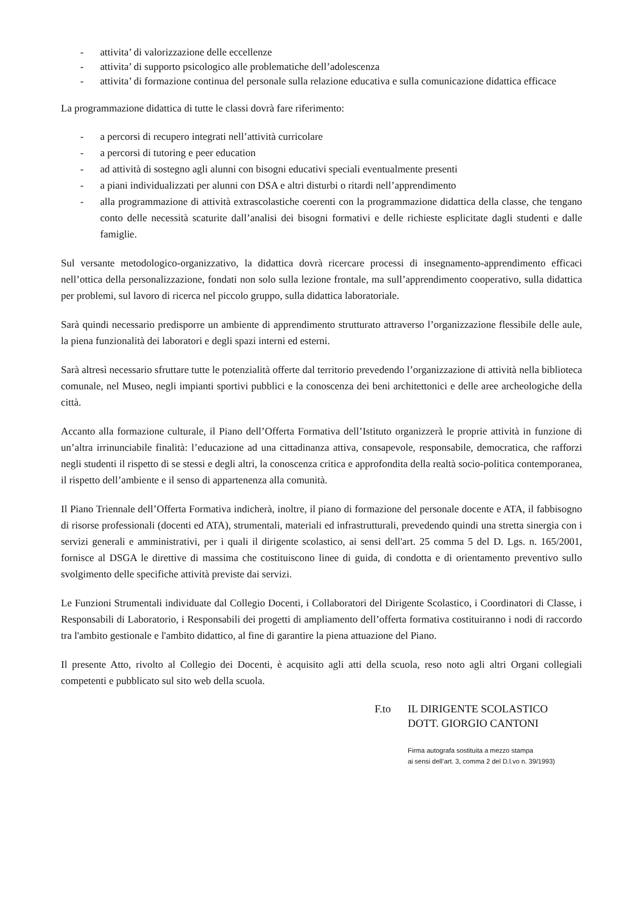- attivita’ di valorizzazione delle eccellenze
- attivita’ di supporto psicologico alle problematiche dell’adolescenza
- attivita’ di formazione continua del personale sulla relazione educativa e sulla comunicazione didattica efficace
La programmazione didattica di tutte le classi dovrà fare riferimento:
- a percorsi di recupero integrati nell’attività curricolare
- a percorsi di tutoring e peer education
- ad attività di sostegno agli alunni con bisogni educativi speciali eventualmente presenti
- a piani individualizzati per alunni con DSA e altri disturbi o ritardi nell’apprendimento
- alla programmazione di attività extrascolastiche coerenti con la programmazione didattica della classe, che tengano conto delle necessità scaturite dall’analisi dei bisogni formativi e delle richieste esplicitate dagli studenti e dalle famiglie.
Sul versante metodologico-organizzativo, la didattica dovrà ricercare processi di insegnamento-apprendimento efficaci nell’ottica della personalizzazione, fondati non solo sulla lezione frontale, ma sull’apprendimento cooperativo, sulla didattica per problemi, sul lavoro di ricerca nel piccolo gruppo, sulla didattica laboratoriale.
Sarà quindi necessario predisporre un ambiente di apprendimento strutturato attraverso l’organizzazione flessibile delle aule, la piena funzionalità dei laboratori e degli spazi interni ed esterni.
Sarà altresì necessario sfruttare tutte le potenzialità offerte dal territorio prevedendo l’organizzazione di attività nella biblioteca comunale, nel Museo, negli impianti sportivi pubblici e la conoscenza dei beni architettonici e delle aree archeologiche della città.
Accanto alla formazione culturale, il Piano dell’Offerta Formativa dell’Istituto organizzerà le proprie attività in funzione di un’altra irrinunciabile finalità: l’educazione ad una cittadinanza attiva, consapevole, responsabile, democratica, che rafforzi negli studenti il rispetto di se stessi e degli altri, la conoscenza critica e approfondita della realtà socio-politica contemporanea, il rispetto dell’ambiente e il senso di appartenenza alla comunità.
Il Piano Triennale dell’Offerta Formativa indicherà, inoltre, il piano di formazione del personale docente e ATA, il fabbisogno di risorse professionali (docenti ed ATA), strumentali, materiali ed infrastrutturali, prevedendo quindi una stretta sinergia con i servizi generali e amministrativi, per i quali il dirigente scolastico, ai sensi dell'art. 25 comma 5 del D. Lgs. n. 165/2001, fornisce al DSGA le direttive di massima che costituiscono linee di guida, di condotta e di orientamento preventivo sullo svolgimento delle specifiche attività previste dai servizi.
Le Funzioni Strumentali individuate dal Collegio Docenti, i Collaboratori del Dirigente Scolastico, i Coordinatori di Classe, i Responsabili di Laboratorio, i Responsabili dei progetti di ampliamento dell’offerta formativa costituiranno i nodi di raccordo tra l'ambito gestionale e l'ambito didattico, al fine di garantire la piena attuazione del Piano.
Il presente Atto, rivolto al Collegio dei Docenti, è acquisito agli atti della scuola, reso noto agli altri Organi collegiali competenti e pubblicato sul sito web della scuola.
F.to IL DIRIGENTE SCOLASTICO
DOTT. GIORGIO CANTONI
Firma autografa sostituita a mezzo stampa
ai sensi dell’art. 3, comma 2 del D.l.vo n. 39/1993)